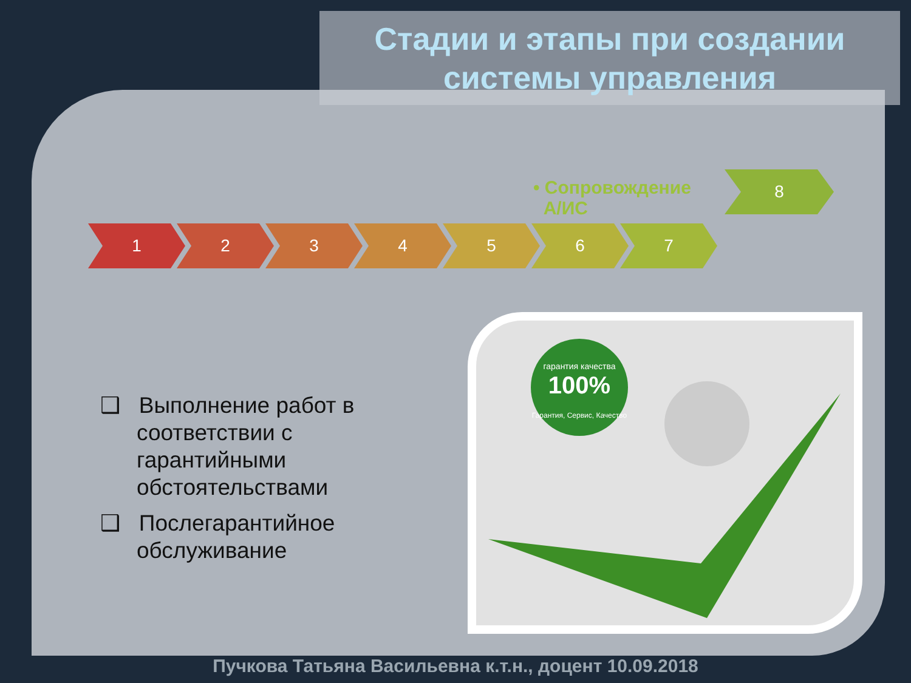Стадии и этапы при создании системы управления
• Сопровождение
А/ИС
8
1 2 3 4 5 6 7
❑ Выполнение работ в соответствии с гарантийными обстоятельствами
❑ Послегарантийное обслуживание
100%
гарантия качества
Гарантия, Сервис, Качество
Пучкова Татьяна Васильевна к.т.н., доцент 10.09.2018